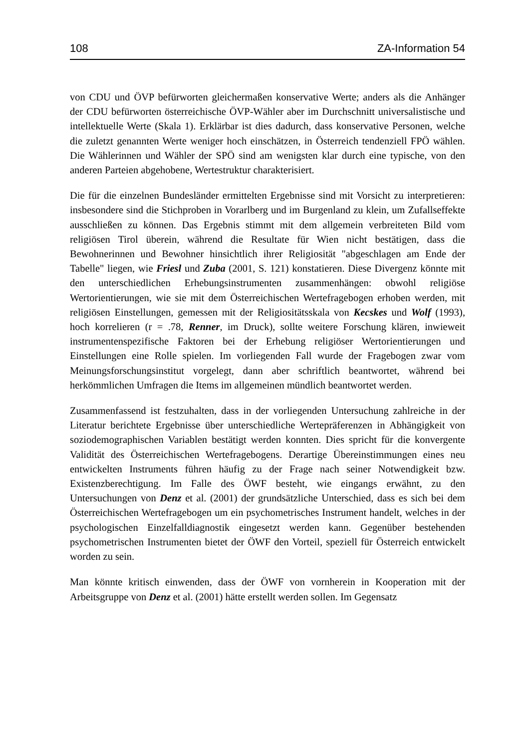108 ZA-Information 54
von CDU und ÖVP befürworten gleichermaßen konservative Werte; anders als die Anhänger der CDU befürworten österreichische ÖVP-Wähler aber im Durchschnitt universalistische und intellektuelle Werte (Skala 1). Erklärbar ist dies dadurch, dass konservative Personen, welche die zuletzt genannten Werte weniger hoch einschätzen, in Österreich tendenziell FPÖ wählen. Die Wählerinnen und Wähler der SPÖ sind am wenigsten klar durch eine typische, von den anderen Parteien abgehobene, Wertestruktur charakterisiert.
Die für die einzelnen Bundesländer ermittelten Ergebnisse sind mit Vorsicht zu interpretieren: insbesondere sind die Stichproben in Vorarlberg und im Burgenland zu klein, um Zufallseffekte ausschließen zu können. Das Ergebnis stimmt mit dem allgemein verbreiteten Bild vom religiösen Tirol überein, während die Resultate für Wien nicht bestätigen, dass die Bewohnerinnen und Bewohner hinsichtlich ihrer Religiosität "abgeschlagen am Ende der Tabelle" liegen, wie Friesl und Zuba (2001, S. 121) konstatieren. Diese Divergenz könnte mit den unterschiedlichen Erhebungsinstrumenten zusammenhängen: obwohl religiöse Wertorientierungen, wie sie mit dem Österreichischen Wertefragebogen erhoben werden, mit religiösen Einstellungen, gemessen mit der Religiositätsskala von Kecskes und Wolf (1993), hoch korrelieren (r = .78, Renner, im Druck), sollte weitere Forschung klären, inwieweit instrumentenspezifische Faktoren bei der Erhebung religiöser Wertorientierungen und Einstellungen eine Rolle spielen. Im vorliegenden Fall wurde der Fragebogen zwar vom Meinungsforschungsinstitut vorgelegt, dann aber schriftlich beantwortet, während bei herkömmlichen Umfragen die Items im allgemeinen mündlich beantwortet werden.
Zusammenfassend ist festzuhalten, dass in der vorliegenden Untersuchung zahlreiche in der Literatur berichtete Ergebnisse über unterschiedliche Wertepräferenzen in Abhängigkeit von soziodemographischen Variablen bestätigt werden konnten. Dies spricht für die konvergente Validität des Österreichischen Wertefragebogens. Derartige Übereinstimmungen eines neu entwickelten Instruments führen häufig zu der Frage nach seiner Notwendigkeit bzw. Existenzberechtigung. Im Falle des ÖWF besteht, wie eingangs erwähnt, zu den Untersuchungen von Denz et al. (2001) der grundsätzliche Unterschied, dass es sich bei dem Österreichischen Wertefragebogen um ein psychometrisches Instrument handelt, welches in der psychologischen Einzelfalldiagnostik eingesetzt werden kann. Gegenüber bestehenden psychometrischen Instrumenten bietet der ÖWF den Vorteil, speziell für Österreich entwickelt worden zu sein.
Man könnte kritisch einwenden, dass der ÖWF von vornherein in Kooperation mit der Arbeitsgruppe von Denz et al. (2001) hätte erstellt werden sollen. Im Gegensatz